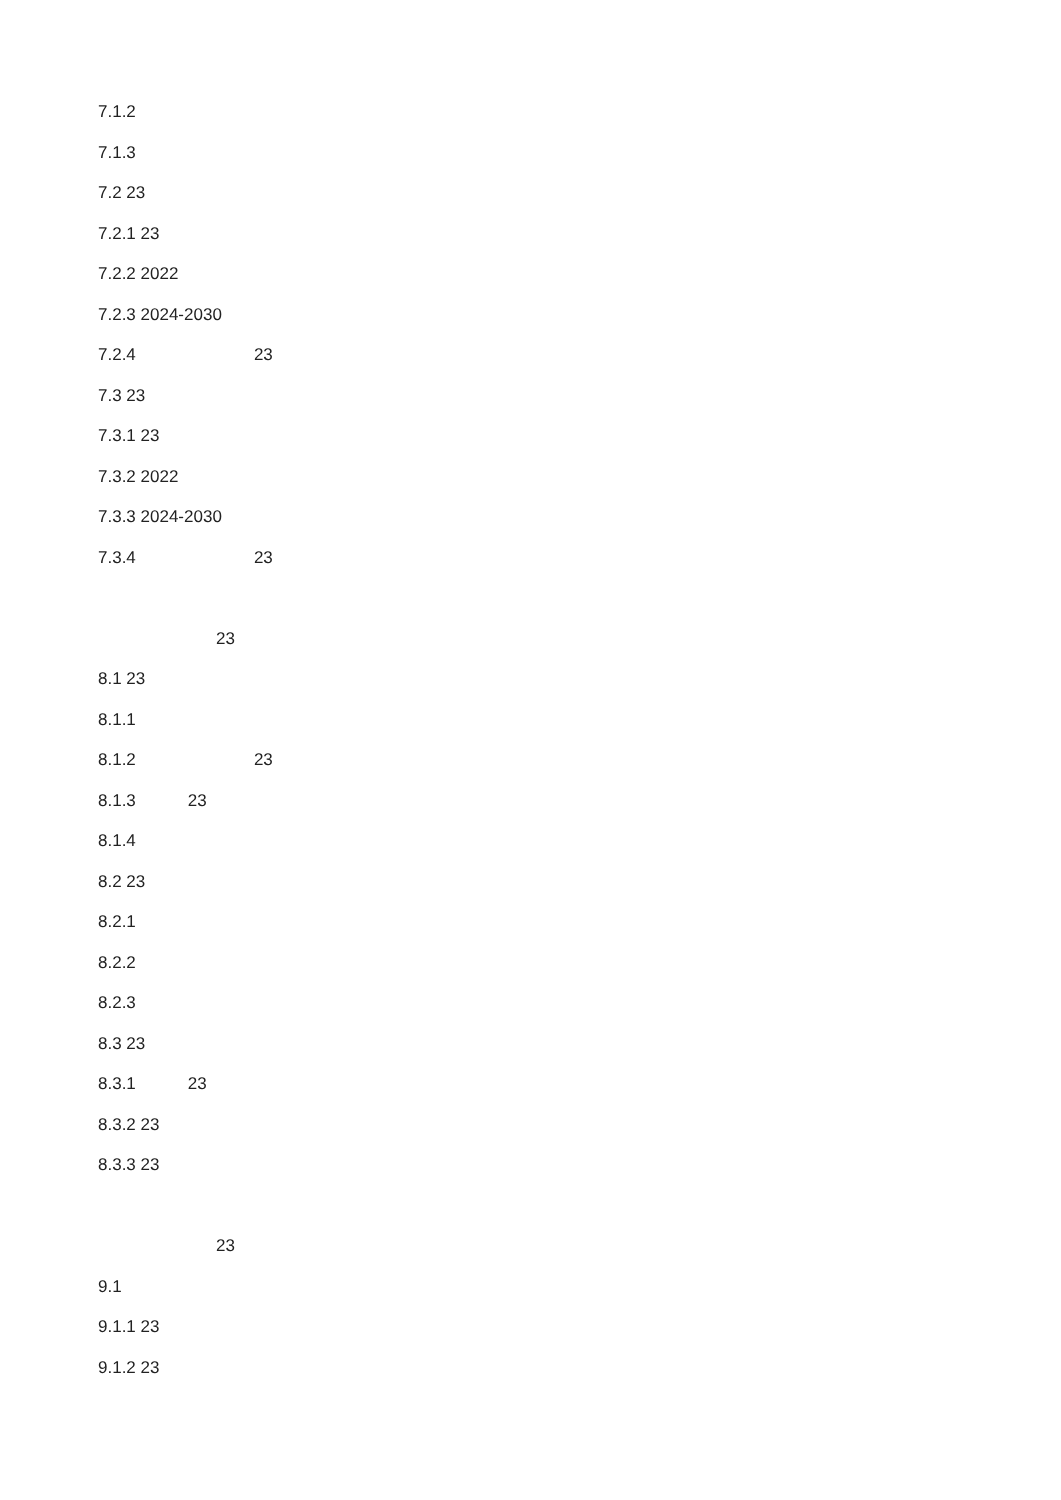7.1.2
7.1.3
7.2 23
7.2.1 23
7.2.2 2022
7.2.3 2024-2030
7.2.4 23
7.3 23
7.3.1 23
7.3.2 2022
7.3.3 2024-2030
7.3.4 23
23
8.1 23
8.1.1
8.1.2 23
8.1.3 23
8.1.4
8.2 23
8.2.1
8.2.2
8.2.3
8.3 23
8.3.1 23
8.3.2 23
8.3.3 23
23
9.1
9.1.1 23
9.1.2 23